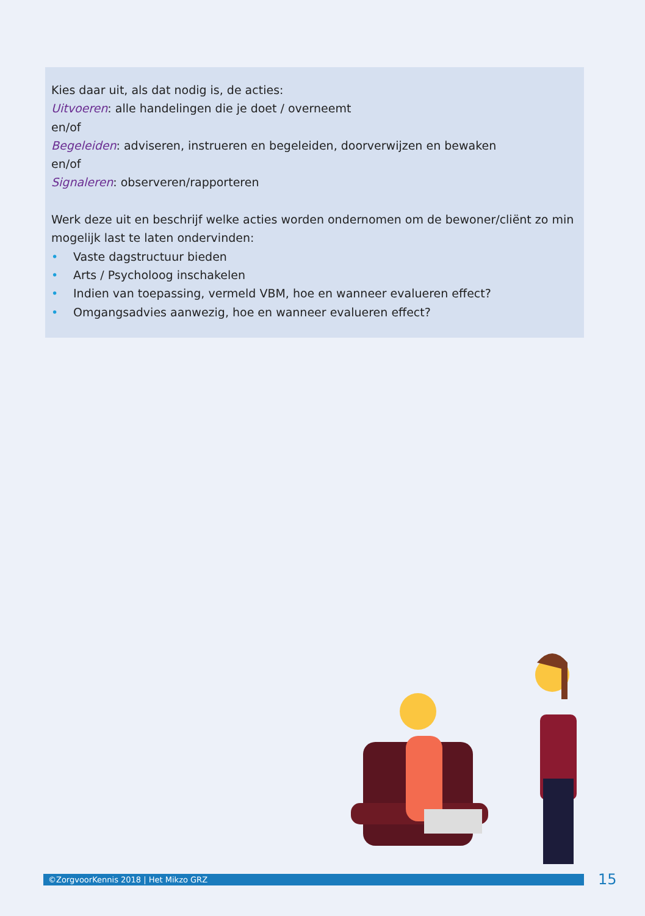Kies daar uit, als dat nodig is, de acties:
Uitvoeren: alle handelingen die je doet / overneemt
en/of
Begeleiden: adviseren, instrueren en begeleiden, doorverwijzen en bewaken
en/of
Signaleren: observeren/rapporteren
Werk deze uit en beschrijf welke acties worden ondernomen om de bewoner/cliënt zo min mogelijk last te laten ondervinden:
• Vaste dagstructuur bieden
• Arts / Psycholoog inschakelen
• Indien van toepassing, vermeld VBM, hoe en wanneer evalueren effect?
• Omgangsadvies aanwezig, hoe en wanneer evalueren effect?
©ZorgvoorKennis 2018 | Het Mikzo GRZ 15